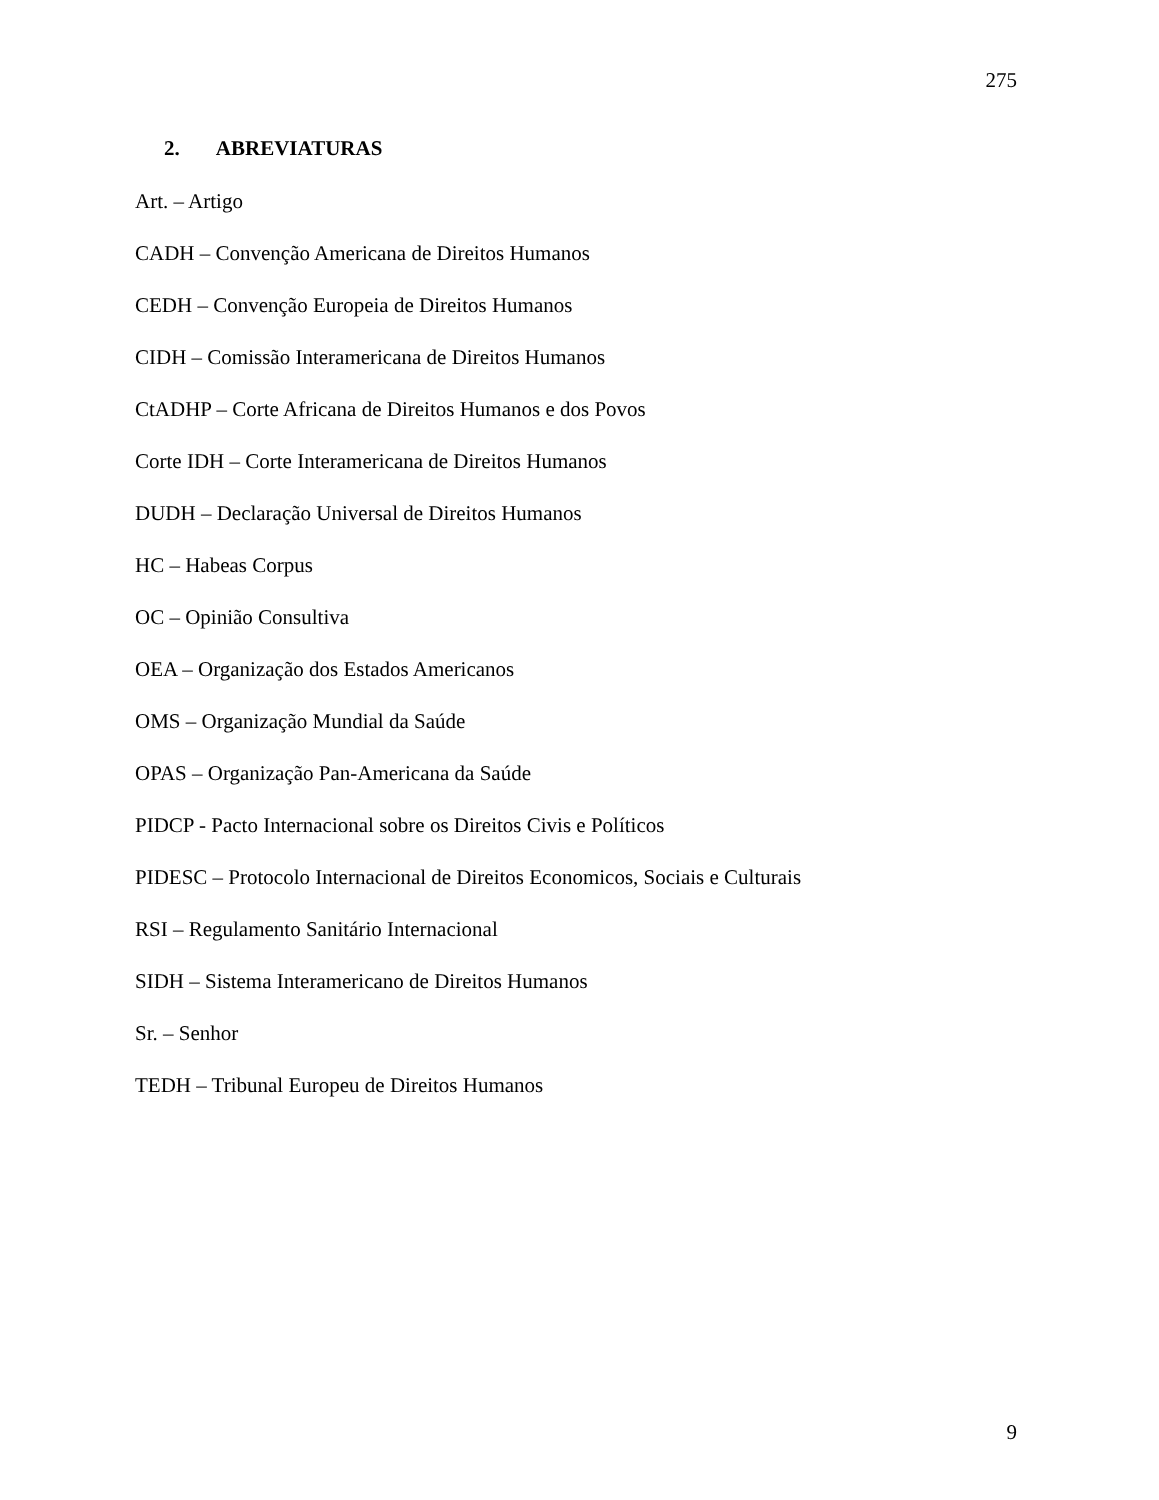275
2. ABREVIATURAS
Art. – Artigo
CADH – Convenção Americana de Direitos Humanos
CEDH – Convenção Europeia de Direitos Humanos
CIDH – Comissão Interamericana de Direitos Humanos
CtADHP – Corte Africana de Direitos Humanos e dos Povos
Corte IDH – Corte Interamericana de Direitos Humanos
DUDH – Declaração Universal de Direitos Humanos
HC – Habeas Corpus
OC – Opinião Consultiva
OEA – Organização dos Estados Americanos
OMS – Organização Mundial da Saúde
OPAS – Organização Pan-Americana da Saúde
PIDCP - Pacto Internacional sobre os Direitos Civis e Políticos
PIDESC – Protocolo Internacional de Direitos Economicos, Sociais e Culturais
RSI – Regulamento Sanitário Internacional
SIDH – Sistema Interamericano de Direitos Humanos
Sr. – Senhor
TEDH – Tribunal Europeu de Direitos Humanos
9